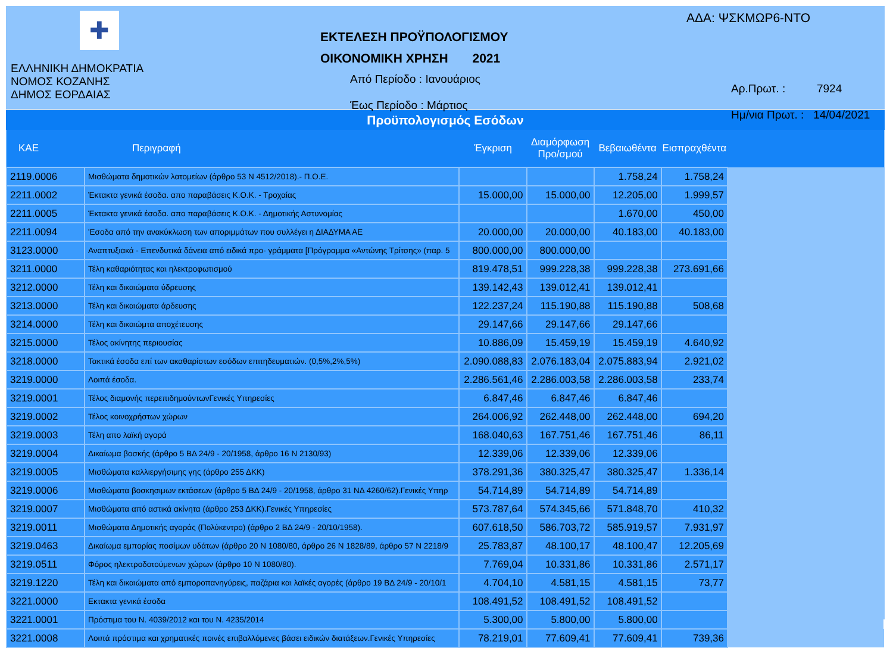✚
ΕΛΛΗΝΙΚΗ ΔΗΜΟΚΡΑΤΙΑ
ΝΟΜΟΣ ΚΟΖΑΝΗΣ
ΔΗΜΟΣ ΕΟΡΔΑΙΑΣ
ΕΚΤΕΛΕΣΗ ΠΡΟΫΠΟΛΟΓΙΣΜΟΥ
ΟΙΚΟΝΟΜΙΚΗ ΧΡΗΣΗ 2021
Από Περίοδο : Ιανουάριος
Έως Περίοδο : Μάρτιος
ΑΔΑ: ΨΣΚΜΩΡ6-ΝΤΟ
Αρ.Πρωτ. : 7924
Ημ/νια Πρωτ. : 14/04/2021
Προϋπολογισμός Εσόδων
| ΚΑΕ | Περιγραφή | Έγκριση | Διαμόρφωση Προ/σμού | Βεβαιωθέντα | Εισπραχθέντα | |
| --- | --- | --- | --- | --- | --- | --- |
| 2119.0006 | Μισθώματα δημοτικών λατομείων (άρθρο 53 Ν 4512/2018).- Π.Ο.Ε. | | | 1.758,24 | 1.758,24 | |
| 2211.0002 | Έκτακτα γενικά έσοδα. απο παραβάσεις Κ.Ο.Κ. - Τροχαίας | 15.000,00 | 15.000,00 | 12.205,00 | 1.999,57 | |
| 2211.0005 | Έκτακτα γενικά έσοδα. απο παραβάσεις Κ.Ο.Κ. - Δημοτικής Αστυνομίας | | | 1.670,00 | 450,00 | |
| 2211.0094 | 'Εσοδα από την ανακύκλωση των αποριμμάτων που συλλέγει η ΔΙΑΔΥΜΑ ΑΕ | 20.000,00 | 20.000,00 | 40.183,00 | 40.183,00 | |
| 3123.0000 | Αναπτυξιακά - Επενδυτικά δάνεια από ειδικά προ- γράμματα [Πρόγραμμα «Αντώνης Τρίτσης» (παρ. 5 | 800.000,00 | 800.000,00 | | | |
| 3211.0000 | Τέλη καθαριότητας και ηλεκτροφωτισμού | 819.478,51 | 999.228,38 | 999.228,38 | 273.691,66 | |
| 3212.0000 | Τέλη και δικαιώματα ύδρευσης | 139.142,43 | 139.012,41 | 139.012,41 | | |
| 3213.0000 | Τέλη και δικαιώματα άρδευσης | 122.237,24 | 115.190,88 | 115.190,88 | 508,68 | |
| 3214.0000 | Τέλη και δικαιώμτα αποχέτευσης | 29.147,66 | 29.147,66 | 29.147,66 | | |
| 3215.0000 | Τέλος ακίνητης περιουσίας | 10.886,09 | 15.459,19 | 15.459,19 | 4.640,92 | |
| 3218.0000 | Τακτικά έσοδα επί των ακαθαρίστων εσόδων επιτηδευματιών. (0,5%,2%,5%) | 2.090.088,83 | 2.076.183,04 | 2.075.883,94 | 2.921,02 | |
| 3219.0000 | Λοιπά έσοδα. | 2.286.561,46 | 2.286.003,58 | 2.286.003,58 | 233,74 | |
| 3219.0001 | Τέλος διαμονής περεπιδημούντωνΓενικές Υπηρεσίες | 6.847,46 | 6.847,46 | 6.847,46 | | |
| 3219.0002 | Τέλος κοινοχρήστων χώρων | 264.006,92 | 262.448,00 | 262.448,00 | 694,20 | |
| 3219.0003 | Τέλη απο λαϊκή αγορά | 168.040,63 | 167.751,46 | 167.751,46 | 86,11 | |
| 3219.0004 | Δικαίωμα βοσκής (άρθρο 5 ΒΔ 24/9 - 20/1958, άρθρο 16 Ν 2130/93) | 12.339,06 | 12.339,06 | 12.339,06 | | |
| 3219.0005 | Μισθώματα καλλιεργήσιμης γης (άρθρο 255 ΔΚΚ) | 378.291,36 | 380.325,47 | 380.325,47 | 1.336,14 | |
| 3219.0006 | Μισθώματα βοσκησιμων εκτάσεων (άρθρο 5 ΒΔ 24/9 - 20/1958, άρθρο 31 ΝΔ 4260/62).Γενικές Υπηρ | 54.714,89 | 54.714,89 | 54.714,89 | | |
| 3219.0007 | Μισθώματα από αστικά ακίνητα (άρθρο 253 ΔΚΚ).Γενικές Υπηρεσίες | 573.787,64 | 574.345,66 | 571.848,70 | 410,32 | |
| 3219.0011 | Μισθώματα Δημοτικής αγοράς (Πολύκεντρο) (άρθρο 2 ΒΔ 24/9 - 20/10/1958). | 607.618,50 | 586.703,72 | 585.919,57 | 7.931,97 | |
| 3219.0463 | Δικαίωμα εμπορίας ποσίμων υδάτων (άρθρο 20 Ν 1080/80, άρθρο 26 Ν 1828/89, άρθρο 57 Ν 2218/9 | 25.783,87 | 48.100,17 | 48.100,47 | 12.205,69 | |
| 3219.0511 | Φόρος ηλεκτροδοτούμενων χώρων (άρθρο 10 Ν 1080/80). | 7.769,04 | 10.331,86 | 10.331,86 | 2.571,17 | |
| 3219.1220 | Τέλη και δικαιώματα από εμποροπανηγύρεις, παζάρια και λαϊκές αγορές (άρθρο 19 ΒΔ 24/9 - 20/10/1 | 4.704,10 | 4.581,15 | 4.581,15 | 73,77 | |
| 3221.0000 | Εκτακτα γενικά έσοδα | 108.491,52 | 108.491,52 | 108.491,52 | | |
| 3221.0001 | Πρόστιμα του Ν. 4039/2012 και του Ν. 4235/2014 | 5.300,00 | 5.800,00 | 5.800,00 | | |
| 3221.0008 | Λοιπά πρόστιμα και χρηματικές ποινές επιβαλλόμενες βάσει ειδικών διατάξεων.Γενικές Υπηρεσίες | 78.219,01 | 77.609,41 | 77.609,41 | 739,36 | |